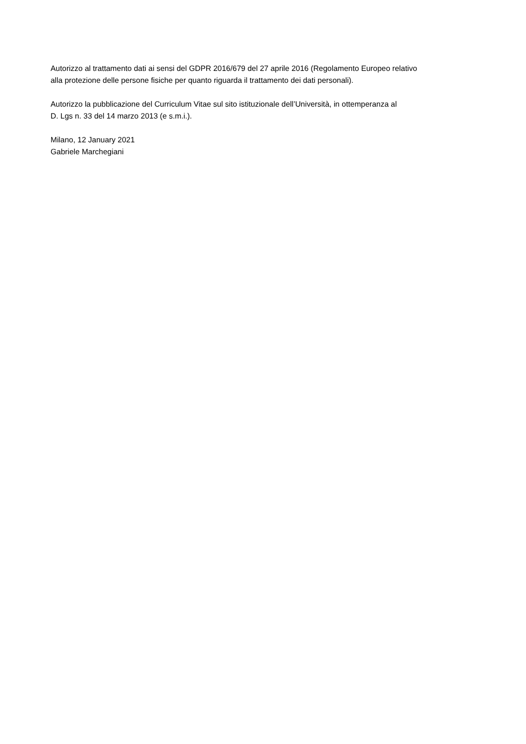Autorizzo al trattamento dati ai sensi del GDPR 2016/679 del 27 aprile 2016 (Regolamento Europeo relativo
alla protezione delle persone fisiche per quanto riguarda il trattamento dei dati personali).
Autorizzo la pubblicazione del Curriculum Vitae sul sito istituzionale dell’Università, in ottemperanza al
D. Lgs n. 33 del 14 marzo 2013 (e s.m.i.).
Milano, 12 January 2021
Gabriele Marchegiani